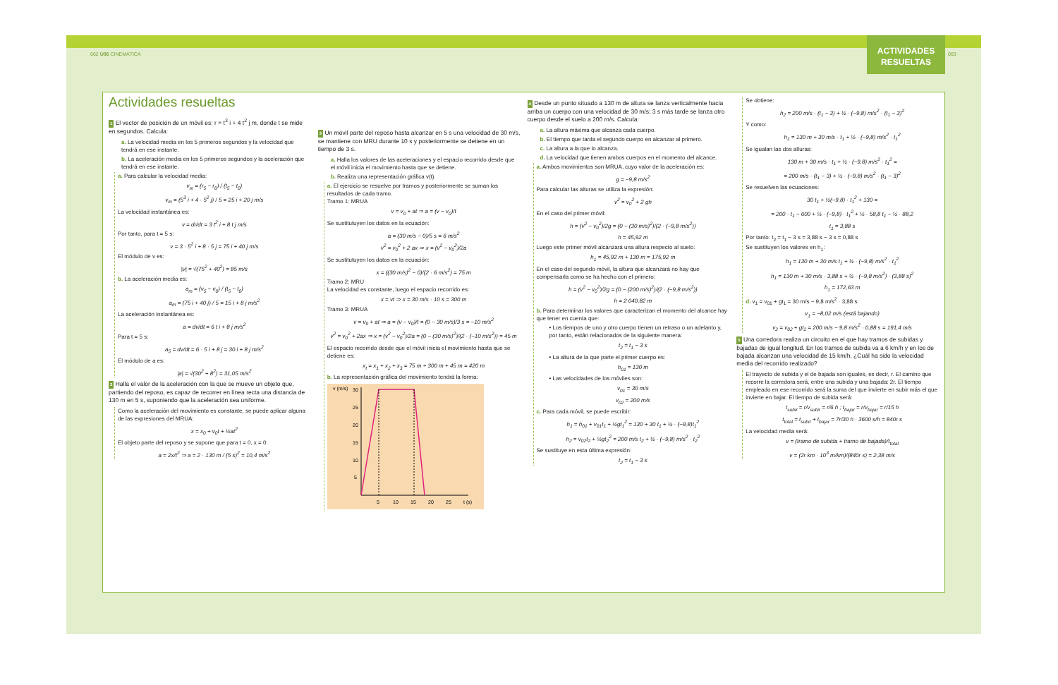062 U06 CINEMÁTICA
ACTIVIDADES
RESUELTAS
063
Actividades resueltas
1 El vector de posición de un móvil es: r = t<sup>3</sup> i + 4 t<sup>2</sup> j m, donde t se mide en segundos. Calcula:
a. La velocidad media en los 5 primeros segundos y la velocidad que tendrá en ese instante.
b. La aceleración media en los 5 primeros segundos y la aceleración que tendrá en ese instante.
a. Para calcular la velocidad media:
v<sub>m</sub> = (r<sub>5</sub> − r<sub>0</sub>) / (t<sub>5</sub> − t<sub>0</sub>)
v<sub>m</sub> = (5<sup>3</sup> i + 4 · 5<sup>2</sup> j) / 5 = 25 i + 20 j m/s
La velocidad instantánea es:
v = dr/dt = 3 t<sup>2</sup> i + 8 t j m/s
Por tanto, para t = 5 s:
v = 3 · 5<sup>2</sup> i + 8 · 5 j = 75 i + 40 j m/s
El módulo de v es:
|v| = √(75<sup>2</sup> + 40<sup>2</sup>) = 85 m/s
b. La aceleración media es:
a<sub>m</sub> = (v<sub>5</sub> − v<sub>0</sub>) / (t<sub>5</sub> − t<sub>0</sub>)
a<sub>m</sub> = (75 i + 40 j) / 5 = 15 i + 8 j m/s<sup>2</sup>
La aceleración instantánea es:
a = dv/dt = 6 t i + 8 j m/s<sup>2</sup>
Para t = 5 s:
a<sub>5</sub> = dv/dt = 6 · 5 i + 8 j = 30 i + 8 j m/s<sup>2</sup>
El módulo de a es:
|a| = √(30<sup>2</sup> + 8<sup>2</sup>) = 31,05 m/s<sup>2</sup>
2 Halla el valor de la aceleración con la que se mueve un objeto que, partiendo del reposo, es capaz de recorrer en línea recta una distancia de 130 m en 5 s, suponiendo que la aceleración sea uniforme.
Como la aceleración del movimiento es constante, se puede aplicar alguna de las expresiones del MRUA:
x = x<sub>0</sub> + v<sub>0</sub>t + ½at<sup>2</sup>
El objeto parte del reposo y se supone que para t = 0, x = 0.
a = 2x/t<sup>2</sup> ⇒ a = 2 · 130 m / (5 s)<sup>2</sup> = 10,4 m/s<sup>2</sup>
3 Un móvil parte del reposo hasta alcanzar en 5 s una velocidad de 30 m/s, se mantiene con MRU durante 10 s y posteriormente se detiene en un tiempo de 3 s.
a. Halla los valores de las aceleraciones y el espacio recorrido desde que el móvil inicia el movimiento hasta que se detiene.
b. Realiza una representación gráfica v(t).
a. El ejercicio se resuelve por tramos y posteriormente se suman los resultados de cada tramo.
Tramo 1: MRUA
v = v<sub>0</sub> + at ⇒ a = (v − v<sub>0</sub>)/t
Se sustitutuyen los datos en la ecuación:
a = (30 m/s − 0)/5 s = 6 m/s<sup>2</sup>
v<sup>2</sup> = v<sub>0</sub><sup>2</sup> + 2 ax ⇒ x = (v<sup>2</sup> − v<sub>0</sub><sup>2</sup>)/2a
Se sustitutuyen los datos en la ecuación:
x = ((30 m/s)<sup>2</sup> − 0)/(2 · 6 m/s<sup>2</sup>) = 75 m
Tramo 2: MRU
La velocidad es constante, luego el espacio recorrido es:
x = vt ⇒ x = 30 m/s · 10 s = 300 m
Tramo 3: MRUA
v = v<sub>0</sub> + at ⇒ a = (v − v<sub>0</sub>)/t = (0 − 30 m/s)/3 s = −10 m/s<sup>2</sup>
v<sup>2</sup> = v<sub>0</sub><sup>2</sup> + 2ax ⇒ x = (v<sup>2</sup> − v<sub>0</sub><sup>2</sup>)/2a = (0 − (30 m/s)<sup>2</sup>)/(2 · (−10 m/s<sup>2</sup>)) = 45 m
El espacio recorrido desde que el móvil inicia el movimiento hasta que se detiene es:
x<sub>t</sub> = x<sub>1</sub> + x<sub>2</sub> + x<sub>3</sub> = 75 m + 300 m + 45 m = 420 m
b. La representación gráfica del movimiento tendrá la forma:
v (m/s)
30
25
20
15
10
5
5
10
15
20
25
t (s)
4 Desde un punto situado a 130 m de altura se lanza verticalmente hacia arriba un cuerpo con una velocidad de 30 m/s; 3 s más tarde se lanza otro cuerpo desde el suelo a 200 m/s. Calcula:
a. La altura máxima que alcanza cada cuerpo.
b. El tiempo que tarda el segundo cuerpo en alcanzar al primero.
c. La altura a la que lo alcanza.
d. La velocidad que tienen ambos cuerpos en el momento del alcance.
a. Ambos movimientos son MRUA, cuyo valor de la aceleración es:
g = −9,8 m/s<sup>2</sup>
Para calcular las alturas se utiliza la expresión:
v<sup>2</sup> = v<sub>0</sub><sup>2</sup> + 2 gh
En el caso del primer móvil:
h = (v<sup>2</sup> − v<sub>0</sub><sup>2</sup>)/2g = (0 − (30 m/s)<sup>2</sup>)/(2 · (−9,8 m/s<sup>2</sup>))
h = 45,92 m
Luego este primer móvil alcanzará una altura respecto al suelo:
h<sub>1</sub> = 45,92 m + 130 m = 175,92 m
En el caso del segundo móvil, la altura que alcanzará no hay que compensarla como se ha hecho con el primero:
h = (v<sup>2</sup> − v<sub>0</sub><sup>2</sup>)/2g = (0 − (200 m/s)<sup>2</sup>)/(2 · (−9,8 m/s<sup>2</sup>))
h = 2 040,82 m
b. Para determinar los valores que caracterizan el momento del alcance hay que tener en cuenta que:
• Los tiempos de uno y otro cuerpo tienen un retraso o un adelanto y, por tanto, están relacionados de la siguiente manera:
t<sub>2</sub> = t<sub>1</sub> − 3 s
• La altura de la que parte el primer cuerpo es:
h<sub>01</sub> = 130 m
• Las velocidades de los móviles son:
v<sub>01</sub> = 30 m/s
v<sub>02</sub> = 200 m/s
c. Para cada móvil, se puede escribir:
h<sub>1</sub> = h<sub>01</sub> + v<sub>01</sub>t<sub>1</sub> + ½gt<sub>1</sub><sup>2</sup> = 130 + 30 t<sub>1</sub> + ½ · (−9,8)t<sub>1</sub><sup>2</sup>
h<sub>2</sub> = v<sub>02</sub>t<sub>2</sub> + ½gt<sub>2</sub><sup>2</sup> = 200 m/s t<sub>2</sub> + ½ · (−9,8) m/s<sup>2</sup> · t<sub>2</sub><sup>2</sup>
Se sustituye en esta última expresión:
t<sub>2</sub> = t<sub>1</sub> − 3 s
Se obtiene:
h<sub>2</sub> = 200 m/s · (t<sub>1</sub> − 3) + ½ · (−9,8) m/s<sup>2</sup> · (t<sub>1</sub> − 3)<sup>2</sup>
Y como:
h<sub>1</sub> = 130 m + 30 m/s · t<sub>1</sub> + ½ · (−9,8) m/s<sup>2</sup> · t<sub>1</sub><sup>2</sup>
Se igualan las dos alturas:
130 m + 30 m/s · t<sub>1</sub> + ½ · (−9,8) m/s<sup>2</sup> · t<sub>1</sub><sup>2</sup> =
= 200 m/s · (t<sub>1</sub> − 3) + ½ · (−9,8) m/s<sup>2</sup> · (t<sub>1</sub> − 3)<sup>2</sup>
Se resuelven las ecuaciones:
30 t<sub>1</sub> + ½(−9,8) · t<sub>1</sub><sup>2</sup> + 130 =
= 200 · t<sub>1</sub> − 600 + ½ · (−9,8) · t<sub>1</sub><sup>2</sup> + ½ · 58,8 t<sub>1</sub> − ½ · 88,2
t<sub>1</sub> = 3,88 s
Por tanto: t<sub>2</sub> = t<sub>1</sub> − 3 s = 3,88 s − 3 s = 0,88 s
Se sustituyen los valores en h<sub>1</sub>:
h<sub>1</sub> = 130 m + 30 m/s t<sub>1</sub> + ½ · (−9,8) m/s<sup>2</sup> · t<sub>1</sub><sup>2</sup>
h<sub>1</sub> = 130 m + 30 m/s · 3,88 s + ½ · (−9,8 m/s<sup>2</sup>) · (3,88 s)<sup>2</sup>
h<sub>1</sub> = 172,63 m
d. v<sub>1</sub> = v<sub>01</sub> + gt<sub>1</sub> = 30 m/s − 9,8 m/s<sup>2</sup> · 3,88 s
v<sub>1</sub> = −8,02 m/s (está bajando)
v<sub>2</sub> = v<sub>02</sub> + gt<sub>2</sub> = 200 m/s − 9,8 m/s<sup>2</sup> · 0,88 s = 191,4 m/s
5 Una corredora realiza un circuito en el que hay tramos de subidas y bajadas de igual longitud. En los tramos de subida va a 6 km/h y en los de bajada alcanzan una velocidad de 15 km/h. ¿Cuál ha sido la velocidad media del recorrido realizado?
El trayecto de subida y el de bajada son iguales, es decir, r. El camino que recorre la corredora será, entre una subida y una bajada: 2r. El tiempo empleado en ese recorrido será la suma del que invierte en subir más el que invierte en bajar. El tiempo de subida será:
t<sub>subir</sub> = r/v<sub>subir</sub> = r/6 h ; t<sub>bajar</sub> = r/v<sub>bajar</sub> = r/15 h
t<sub>total</sub> = t<sub>subir</sub> + t<sub>bajar</sub> = 7r/30 h · 3600 s/h = 840r s
La velocidad media será:
v = (tramo de subida + tramo de bajada)/t<sub>total</sub>
v = (2r km · 10<sup>3</sup> m/km)/(840r s) = 2,38 m/s